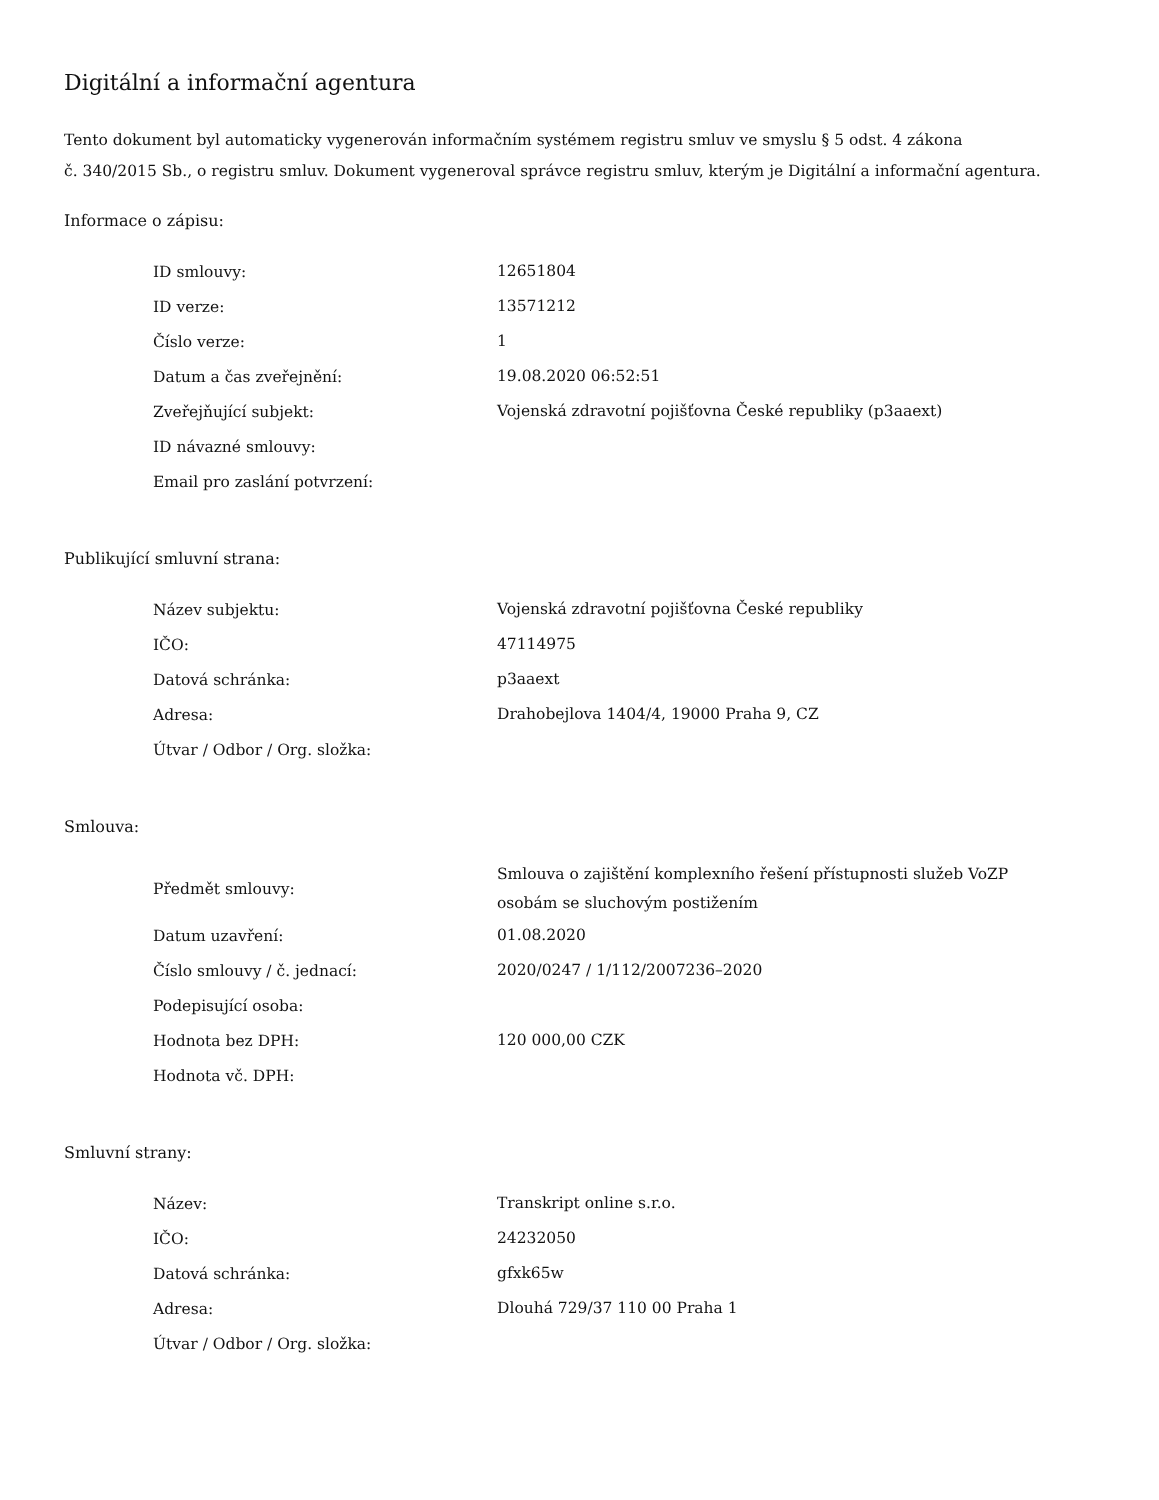Digitální a informační agentura
Tento dokument byl automaticky vygenerován informačním systémem registru smluv ve smyslu § 5 odst. 4 zákona
č. 340/2015 Sb., o registru smluv. Dokument vygeneroval správce registru smluv, kterým je Digitální a informační agentura.
Informace o zápisu:
| ID smlouvy: | 12651804 |
| ID verze: | 13571212 |
| Číslo verze: | 1 |
| Datum a čas zveřejnění: | 19.08.2020 06:52:51 |
| Zveřejňující subjekt: | Vojenská zdravotní pojišťovna České republiky (p3aaext) |
| ID návazné smlouvy: | |
| Email pro zaslání potvrzení: | |
Publikující smluvní strana:
| Název subjektu: | Vojenská zdravotní pojišťovna České republiky |
| IČO: | 47114975 |
| Datová schránka: | p3aaext |
| Adresa: | Drahobejlova 1404/4, 19000 Praha 9, CZ |
| Útvar / Odbor / Org. složka: | |
Smlouva:
| Předmět smlouvy: | Smlouva o zajištění komplexního řešení přístupnosti služeb VoZP osobám se sluchovým postižením |
| Datum uzavření: | 01.08.2020 |
| Číslo smlouvy / č. jednací: | 2020/0247 / 1/112/2007236–2020 |
| Podepisující osoba: | |
| Hodnota bez DPH: | 120 000,00 CZK |
| Hodnota vč. DPH: | |
Smluvní strany:
| Název: | Transkript online s.r.o. |
| IČO: | 24232050 |
| Datová schránka: | gfxk65w |
| Adresa: | Dlouhá 729/37 110 00 Praha 1 |
| Útvar / Odbor / Org. složka: | |